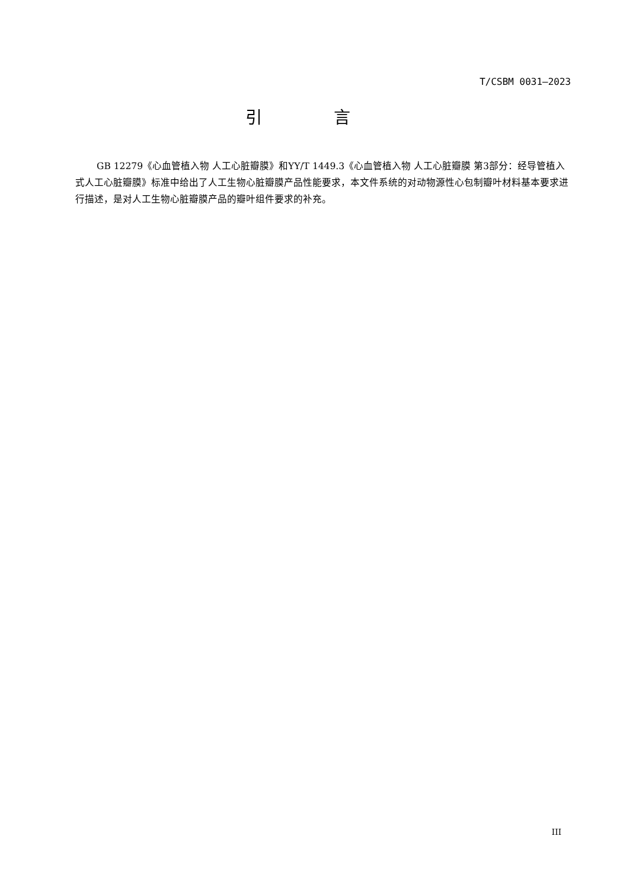T/CSBM 0031—2023
引 言
GB 12279《心血管植入物 人工心脏瓣膜》和YY/T 1449.3《心血管植入物 人工心脏瓣膜 第3部分：经导管植入式人工心脏瓣膜》标准中给出了人工生物心脏瓣膜产品性能要求，本文件系统的对动物源性心包制瓣叶材料基本要求进行描述，是对人工生物心脏瓣膜产品的瓣叶组件要求的补充。
III